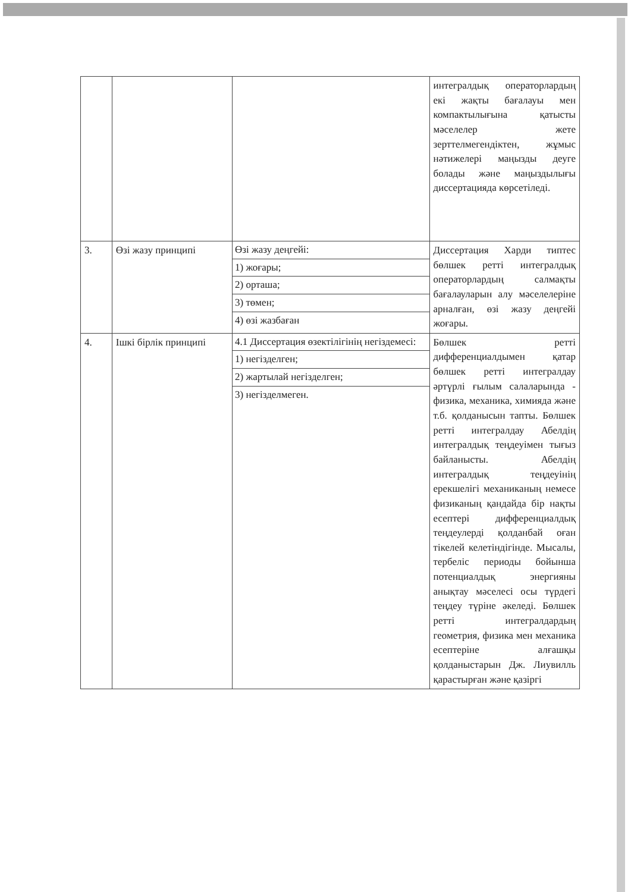| | | | интегралдық операторлардың екі жақты бағалауы мен компактылығына қатысты мәселелер жете зерттелмегендіктен, жұмыс нәтижелері маңызды деуге болады және маңыздылығы диссертацияда көрсетіледі. |
| 3. | Өзі жазу принципі | / Өзі жазу деңгейі: / / 1) жоғары; / / 2) орташа; / / 3) төмен; / / 4) өзі жазбаған / | Диссертация Харди типтес бөлшек ретті интегралдық операторлардың салмақты бағалауларын алу мәселелеріне арналған, өзі жазу деңгейі жоғары. |
| 4. | Ішкі бірлік принципі | / 4.1 Диссертация өзектілігінің негіздемесі: / / 1) негізделген; / / 2) жартылай негізделген; / / 3) негізделмеген. / | Бөлшек ретті дифференциалдымен қатар бөлшек ретті интегралдау әртүрлі ғылым салаларында - физика, механика, химияда және т.б. қолданысын тапты. Бөлшек ретті интегралдау Абелдің интегралдық теңдеуімен тығыз байланысты. Абелдің интегралдық теңдеуінің ерекшелігі механиканың немесе физиканың қандайда бір нақты есептері дифференциалдық теңдеулерді қолданбай оған тікелей келетіндігінде. Мысалы, тербеліс периоды бойынша потенциалдық энергияны анықтау мәселесі осы түрдегі теңдеу түріне әкеледі. Бөлшек ретті интегралдардың геометрия, физика мен механика есептеріне алғашқы қолданыстарын Дж. Лиувилль қарастырған және қазіргі |